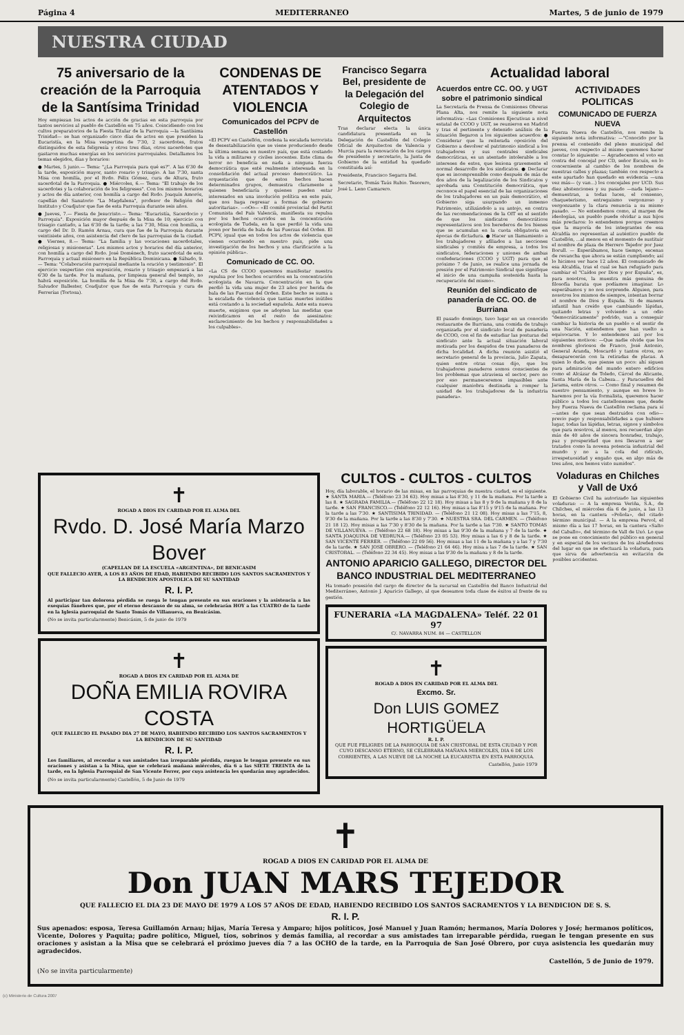Página 4 MEDITERRANEO Martes, 5 de junio de 1979
NUESTRA CIUDAD
75 aniversario de la creación de la Parroquia de la Santísima Trinidad
Hoy empiezan los actos de acción de gracias en esta parroquia por tantos servicios al pueblo de Castellón en 75 años. Coincidiendo con los cultos preparatorios de la Fiesta Titular de la Parroquia —la Santísima Trinidad— se han organizado cinco días de actos en que presiden la Eucaristía, en la Misa vespertina de 7'30, 2 sacerdotes, frutos distinguidos de esta feligresía y otros tres días, otros sacerdotes que gastaron muchas energías en los servicios parroquiales. Detallamos los temas elegidos, días y horarios:
● Martes, 5 junio.— Tema: "¿La Parroquia para qué es?". A las 6'30 de la tarde, exposición mayor, santo rosario y trisagio. A las 7'30, santa Misa con homilía, por el Rvdo. Félix Gómez, cura de Altura, fruto sacerdotal de la Parroquia. ● Miércoles, 6.— Tema: "El trabajo de los sacerdotes y la colaboración de los feligreses". Con los mismos horarios y actos de día anterior, con homilía a cargo del Rvdo. Joaquín Amorós, capellán del Sanatorio "La Magdalena", profesor de Religión del Instituto y Coadjutor que fue de esta Parroquia durante seis años.
● Jueves, 7.— Fiesta de Jesucristo.— Tema: "Eucaristía, Sacerdocio y Parroquia". Exposición mayor después de la Misa de 10; ejercicio con trisagio cantado, a las 6'30 de la tarde; a las 7'30, Misa con homilía, a cargo del Dr. D. Ramón Arnau, cura que fue de la Parroquia durante veintisiete años, con asistencia del clero de las parroquias de la ciudad. ● Viernes, 8.— Tema: "La familia y las vocaciones sacerdotales, religiosas y misioneras". Los mismos actos y horarios del día anterior, con homilía a cargo del Rvdo. José Doménech, fruto sacerdotal de esta Parroquia y actual misionero en la República Dominicana. ● Sábado, 9.— Tema: "Colaboración parroquial mediante la oración y testimonio". El ejercicio vespertino con exposición, rosario y trisagio empezará a las 6'30 de la tarde. Por la mañana, por limpieza general del templo, no habrá exposición. La homilía de la Misa de 7'30, a cargo del Rvdo. Salvador Ballester, Coadjutor que fue de esta Parroquia y cura de Ferrerías (Tortosa).
CONDENAS DE ATENTADOS Y VIOLENCIA
Comunicados del PCPV de Castellón
«El PCPV en Castellón, condena la escalada terrorista de desestabilización que se viene produciendo desde la última semana en nuestro país, que está costando la vida a militares y civiles inocentes. Este clima de terror no beneficia en nada a ninguna fuerza democrática que esté realmente interesada en la consolidación del actual proceso democrático. La orquestación que de estos hechos hacen determinados grupos, demuestra claramente a quienes beneficiaría y quienes pueden estar interesados en una involución política en este país, que nos haga regresar a formas de gobierno autoritarias». —oOo— «El comité provincial del Partit Comunista del País Valencià, manifiesta su repulsa por los hechos ocurridos en la concentración ecologista de Tudela, en la que perdió la vida una joven por herida de bala de las Fuerzas del Orden. El PCPV, igual que en todos los actos de violencia que vienen ocurriendo en nuestro país, pide una investigación de los hechos y una clarificación a la opinión pública».
Comunicado de CC. OO.
«La CS de CCOO queremos manifestar nuestra repulsa por los hechos ocurridos en la concentración ecologista de Navarra. Concentración en la que perdió la vida una mujer de 23 años por herida de bala de las Fuerzas del Orden. Este hecho se suma a la escalada de violencia que tantas muertes inútiles está costando a la sociedad española. Ante esta nueva muerte, exigimos que se adopten las medidas que reivindicamos en el resto de asesinatos: esclarecimiento de los hechos y responsabilidades a los culpables».
Francisco Segarra Bel, presidente de la Delegación del Colegio de Arquitectos
Tras declarar electa la única candidatura presentada en la Delegación de Castellón del Colegio Oficial de Arquitectos de Valencia y Murcia para la renovación de los cargos de presidente y secretario, la Junta de Gobierno de la entidad ha quedado constituida así:
Presidente, Francisco Segarra Bel.
Secretario, Tomás Taús Rubio. Tesorero, José L. Leno Camarero.
Actualidad laboral
Acuerdos entre CC. OO. y UGT sobre el patrimonio sindical
La Secretaría de Prensa de Comisiones Obreras Plana Alta, nos remite la siguiente nota informativa: «Las Comisiones Ejecutivas a nivel estatal de CCOO y UGT, se reunieron en Madrid y tras el pertinente y detenido análisis de la situación llegaron a los siguientes acuerdos: ● Considerar que la reiterada oposición del Gobierno a devolver el patrimonio sindical a los trabajadores y sus centrales sindicales democráticas, es un atentado intolerable a los intereses de estos, que lesiona gravemente el normal desarrollo de los sindicatos. ● Declarar que es incomprensible como después de más de dos años de la legalización de los Sindicatos y aprobada una Constitución democrática, que reconoce el papel esencial de las organizaciones de los trabajadores en un país democrático, el Gobierno siga usurpando un inmenso Patrimonio, utilizándolo a su antojo, en contra de las recomendaciones de la OIT en el sentido de que los sindicatos democráticos representativos son los herederos de los bienes que se acumulan en la cuota obligatoria en épocas de dictadura. ● Hacer un llamamiento a los trabajadores y afiliados a las secciones sindicales y comités de empresa, a todos los sindicatos, federaciones y uniones de ambas confederaciones (CCOO y UGT) para que el próximo 7 de Junio, se realice una jornada de presión por el Patrimonio Sindical que signifique el inicio de una campaña sostenida hasta la recuperación del mismo».
Reunión del sindicato de panadería de CC. OO. de Burriana
El pasado domingo, tuvo lugar en un conocido restaurante de Burriana, una comida de trabajo organizada por el sindicato local de panadería de CCOO, con el fin de estudiar las posturas del sindicato ante la actual situación laboral motivada por los despidos de tres panaderos de dicha localidad. A dicha reunión asistió el secretario general de la provincia, Julio Zapata, quien entre otras cosas dijo, que los trabajadores panaderos somos conscientes de los problemas que atraviesa el sector, pero no por eso permaneceremos impasibles ante cualquier maniobra destinada a romper la unidad de los trabajadores de la industria panadera».
ACTIVIDADES POLITICAS
COMUNICADO DE FUERZA NUEVA
Fuerza Nueva de Castellón, nos remite la siguiente nota informativa: —"Conocido por la prensa el contenido del pleno municipal del jueves, con respecto al mismo queremos hacer constar lo siguiente: — Agradecemos el voto en contra del concejal por CD, señor Escuín, en lo concerniente al cambio de los nombres de nuestras calles y plazas; también con respecto a este apartado han quedado en evidencia —una vez más— (y van...) los concejales por UCD. Sus diez abstenciones y su pasado —nada lejano— demuestran, a todas luces, el consenso, chaqueterismo, entreguismo vergonzoso y vergonzante y la clara renuncia a su mismo pasado. — No entendemos como, al margen de ideologías, un pueblo puede olvidar a sus hijos más preclaros: lo entendemos porque creemos que la mayoría de los integrantes de esa Alcaldía no representan al auténtico pueblo de Castellón, ...al menos en el momento de sustituir el nombre de plaza de Herrero Tejedor por Juez Borull. — Esperábamos, hace tiempo, escenas de revancha que ahora se están cumpliendo; así lo hicimos ver hace 12 años. El comunicado de esa Alcaldía, tras el cual se han refugiado para cambiar el "Caídos por Dios y por España", es, para nosotros, la muestra más genuina de filosofía barata que podíamos imaginar. Lo esperábamos y no nos sorprende. Alguien, para nosotros los mismos de siempre, intentan borrar el nombre de Dios y España. Si de manera infantil han creído que cambiando lápidas, quitando letras y volviendo a un odio "democráticamente" podrido, van a conseguir cambiar la historia de un pueblo o el sentir de una Nación, entendemos que han vuelto a equivocarse. Y lo entendemos así por los siguientes motivos: —Que nadie olvide que los nombres gloriosos de Franco, José Antonio, General Aranda, Moscardó y tantos otros, no desaparecerán con la retiradas de placas. A quien lo dude, que piense un poco: ahí siguen para admiración del mundo entero edificios como el Alcázar de Toledo, Cárcel de Alicante, Santa María de la Cabeza... y Paracuellos del Jarama, entre otros. — Como final y resumen de nuestro pensamiento, y aunque en breve lo haremos por la vía formalista, queremos hacer público a todos los castellonenses que, desde hoy Fuerza Nueva de Castellón reclama para sí —antes de que sean destruidos con odio— previo pago y responsabilidades a que hubiere lugar, todas las lápidas, letras, signos y símbolos que para nosotros, al menos, nos recuerdan algo más de 40 años de sincera honradez, trabajo, paz y prosperidad que nos llevaron a ser tratados como la novena potencia industrial del mundo y no a la cola del ridículo, irrespetuosidad y engaño que, en algo más de tres años, nos hemos visto sumidos".
✝
ROGAD A DIOS EN CARIDAD POR EL ALMA DEL
Rvdo. D. José María Marzo Bover
(CAPELLAN DE LA ESCUELA «ARGENTINA», DE BENICASIM
QUE FALLECIO AYER, A LOS 83 AÑOS DE EDAD, HABIENDO RECIBIDO LOS SANTOS SACRAMENTOS Y LA BENDICION APOSTOLICA DE SU SANTIDAD
R. I. P.
Al participar tan dolorosa pérdida se ruega le tengan presente en sus oraciones y la asistencia a las exequias fúnebres que, por el eterno descanso de su alma, se celebrarán HOY a las CUATRO de la tarde en la Iglesia parroquial de Santo Tomás de Villanueva, en Benicásim.
(No se invita particularmente) Benicásim, 5 de junio de 1979
✝
ROGAD A DIOS EN CARIDAD POR EL ALMA DE
DOÑA EMILIA ROVIRA COSTA
QUE FALLECIO EL PASADO DIA 27 DE MAYO, HABIENDO RECIBIDO LOS SANTOS SACRAMENTOS Y LA BENDICION DE SU SANTIDAD
R. I. P.
Los familiares, al recordar a sus amistades tan irreparable pérdida, ruegan le tengan presente en sus oraciones y asistan a la Misa, que se celebrará mañana miércoles, día 6 a las SIETE TREINTA de la tarde, en la Iglesia Parroquial de San Vicente Ferrer, por cuya asistencia les quedarán muy agradecidos.
(No se invita particularmente) Castellón, 5 de Junio de 1979
CULTOS - CULTOS - CULTOS
Hoy, día laborable, el horario de las misas, en las parroquias de nuestra ciudad, es el siguiente. ★ SANTA MARIA.— (Teléfono 23 34 63). Hoy misas a las 8'30, y 11 de la mañana. Por la tarde a las 8. ★ SAGRADA FAMILIA.— (Teléfono 22 12 18). Hoy misas a las 8 y 9 de la mañana y 8 de la tarde. ★ SAN FRANCISCO.— (Teléfono 22 12 16). Hoy misas a las 8'15 y 9'15 de la mañana. Por la tarde a las 7'30. ★ SANTISIMA TRINIDAD. — (Teléfono 21 12 08). Hoy misas a las 7'15, 8, 9'30 de la mañana. Por la tarde a las 8'30 y 7'30. ★ NUESTRA SRA. DEL CARMEN. — (Teléfono 21 18 12). Hoy misas a las 7'30 y 8'30 de la mañana. Por la tarde a las 7'30. ★ SANTO TOMAS DE VILLANUEVA. — (Teléfono 22 68 18). Hoy misas a las 9'30 de la mañana y 7 de la tarde. ★ SANTA JOAQUINA DE VEDRUNA.— (Teléfono 23 05 53). Hoy misas a las 6 y 8 de la tarde. ★ SAN VICENTE FERRER. — (Teléfono 22 09 56). Hoy misas a las 11 de la mañana y a las 7 y 7'30 de la tarde. ★ SAN JOSE OBRERO. — (Teléfono 21 64 46). Hoy misa a las 7 de la tarde. ★ SAN CRISTOBAL. — (Teléfono 22 34 45). Hoy misas a las 9'30 de la mañana y 8 de la tarde.
ANTONIO APARICIO GALLEGO, DIRECTOR DEL BANCO INDUSTRIAL DEL MEDITERRANEO
Ha tomado posesión del cargo de director de la sucursal en Castellón del Banco Industrial del Mediterráneo, Antonio J. Aparicio Gallego, al que deseamos toda clase de éxitos al frente de su gestión.
FUNERARIA «LA MAGDALENA» Teléf. 22 01 97
C/. NAVARRA NUM. 84 — CASTELLON
✝
ROGAD A DIOS EN CARIDAD POR EL ALMA DEL
Excmo. Sr.
Don LUIS GOMEZ HORTIGÜELA
R. I. P.
QUE FUE FELIGRES DE LA PARROQUIA DE SAN CRISTOBAL DE ESTA CIUDAD Y POR CUYO DESCANSO ETERNO, SE CELEBRARA MAÑANA MIERCOLES, DIA 6 DE LOS CORRIENTES, A LAS NUEVE DE LA NOCHE LA EUCARISTIA EN ESTA PARROQUIA.
Castellón, Junio 1979
Voladuras en Chilches y Vall de Uxó
El Gobierno Civil ha autorizado las siguientes voladuras: — A la empresa Veriña, S.A., de Chilches, el miércoles día 6 de junio, a las 13 horas, en la cantera «Poliola», del citado término municipal. — A la empresa Pervol, el mismo día a las 17 horas, en la cantera «Salto del Caballo», del término de Vall de Uxó. Lo que se pone en conocimiento del público en general y en especial de los vecinos de los alrededores del lugar en que se efectuará la voladura, para que sirva de advertencia en evitación de posibles accidentes.
✝
ROGAD A DIOS EN CARIDAD POR EL ALMA DE
Don JUAN MARS TEJEDOR
QUE FALLECIO EL DIA 23 DE MAYO DE 1979 A LOS 57 AÑOS DE EDAD, HABIENDO RECIBIDO LOS SANTOS SACRAMENTOS Y LA BENDICION DE S. S.
R. I. P.
Sus apenados: esposa, Teresa Guillamón Arnau; hijas, María Teresa y Amparo; hijos políticos, José Manuel y Juan Ramón; hermanos, María Dolores y José; hermanos políticos, Vicente, Dolores y Paquita; padre político, Miguel, tíos, sobrinos y demás familia, al recordar a sus amistades tan irreparable pérdida, ruegan le tengan presente en sus oraciones y asistan a la Misa que se celebrará el próximo jueves día 7 a las OCHO de la tarde, en la Parroquia de San José Obrero, por cuya asistencia les quedarán muy agradecidos.
Castellón, 5 de Junio de 1979.
(No se invita particularmente)
(c) Ministerio de Cultura 2007